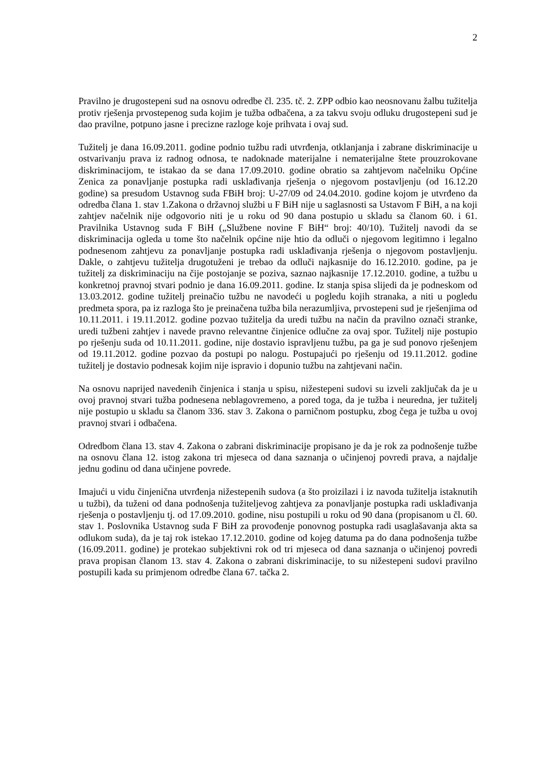2
Pravilno je drugostepeni sud na osnovu odredbe čl. 235. tč. 2. ZPP odbio kao neosnovanu žalbu tužitelja protiv rješenja prvostepenog suda kojim je tužba odbačena, a za takvu svoju odluku drugostepeni sud je dao pravilne, potpuno jasne i precizne razloge koje prihvata i ovaj sud.
Tužitelj je dana 16.09.2011. godine podnio tužbu radi utvrđenja, otklanjanja i zabrane diskriminacije u ostvarivanju prava iz radnog odnosa, te nadoknade materijalne i nematerijalne štete prouzrokovane diskriminacijom, te istakao da se dana 17.09.2010. godine obratio sa zahtjevom načelniku Općine Zenica za ponavljanje postupka radi usklađivanja rješenja o njegovom postavljenju (od 16.12.20 godine) sa presudom Ustavnog suda FBiH broj: U-27/09 od 24.04.2010. godine kojom je utvrđeno da odredba člana 1. stav 1.Zakona o državnoj službi u F BiH nije u saglasnosti sa Ustavom F BiH, a na koji zahtjev načelnik nije odgovorio niti je u roku od 90 dana postupio u skladu sa članom 60. i 61. Pravilnika Ustavnog suda F BiH („Službene novine F BiH“ broj: 40/10). Tužitelj navodi da se diskriminacija ogleda u tome što načelnik općine nije htio da odluči o njegovom legitimno i legalno podnesenom zahtjevu za ponavljanje postupka radi usklađivanja rješenja o njegovom postavljenju. Dakle, o zahtjevu tužitelja drugotuženi je trebao da odluči najkasnije do 16.12.2010. godine, pa je tužitelj za diskriminaciju na čije postojanje se poziva, saznao najkasnije 17.12.2010. godine, a tužbu u konkretnoj pravnoj stvari podnio je dana 16.09.2011. godine. Iz stanja spisa slijedi da je podneskom od 13.03.2012. godine tužitelj preinačio tužbu ne navodeći u pogledu kojih stranaka, a niti u pogledu predmeta spora, pa iz razloga što je preinačena tužba bila nerazumljiva, prvostepeni sud je rješenjima od 10.11.2011. i 19.11.2012. godine pozvao tužitelja da uredi tužbu na način da pravilno označi stranke, uredi tužbeni zahtjev i navede pravno relevantne činjenice odlučne za ovaj spor. Tužitelj nije postupio po rješenju suda od 10.11.2011. godine, nije dostavio ispravljenu tužbu, pa ga je sud ponovo rješenjem od 19.11.2012. godine pozvao da postupi po nalogu. Postupajući po rješenju od 19.11.2012. godine tužitelj je dostavio podnesak kojim nije ispravio i dopunio tužbu na zahtjevani način.
Na osnovu naprijed navedenih činjenica i stanja u spisu, nižestepeni sudovi su izveli zaključak da je u ovoj pravnoj stvari tužba podnesena neblagovremeno, a pored toga, da je tužba i neuredna, jer tužitelj nije postupio u skladu sa članom 336. stav 3. Zakona o parničnom postupku, zbog čega je tužba u ovoj pravnoj stvari i odbačena.
Odredbom člana 13. stav 4. Zakona o zabrani diskriminacije propisano je da je rok za podnošenje tužbe na osnovu člana 12. istog zakona tri mjeseca od dana saznanja o učinjenoj povredi prava, a najdalje jednu godinu od dana učinjene povrede.
Imajući u vidu činjenična utvrđenja nižestepenih sudova (a što proizilazi i iz navoda tužitelja istaknutih u tužbi), da tuženi od dana podnošenja tužiteljevog zahtjeva za ponavljanje postupka radi usklađivanja rješenja o postavljenju tj. od 17.09.2010. godine, nisu postupili u roku od 90 dana (propisanom u čl. 60. stav 1. Poslovnika Ustavnog suda F BiH za provođenje ponovnog postupka radi usaglašavanja akta sa odlukom suda), da je taj rok istekao 17.12.2010. godine od kojeg datuma pa do dana podnošenja tužbe (16.09.2011. godine) je protekao subjektivni rok od tri mjeseca od dana saznanja o učinjenoj povredi prava propisan članom 13. stav 4. Zakona o zabrani diskriminacije, to su nižestepeni sudovi pravilno postupili kada su primjenom odredbe člana 67. tačka 2.